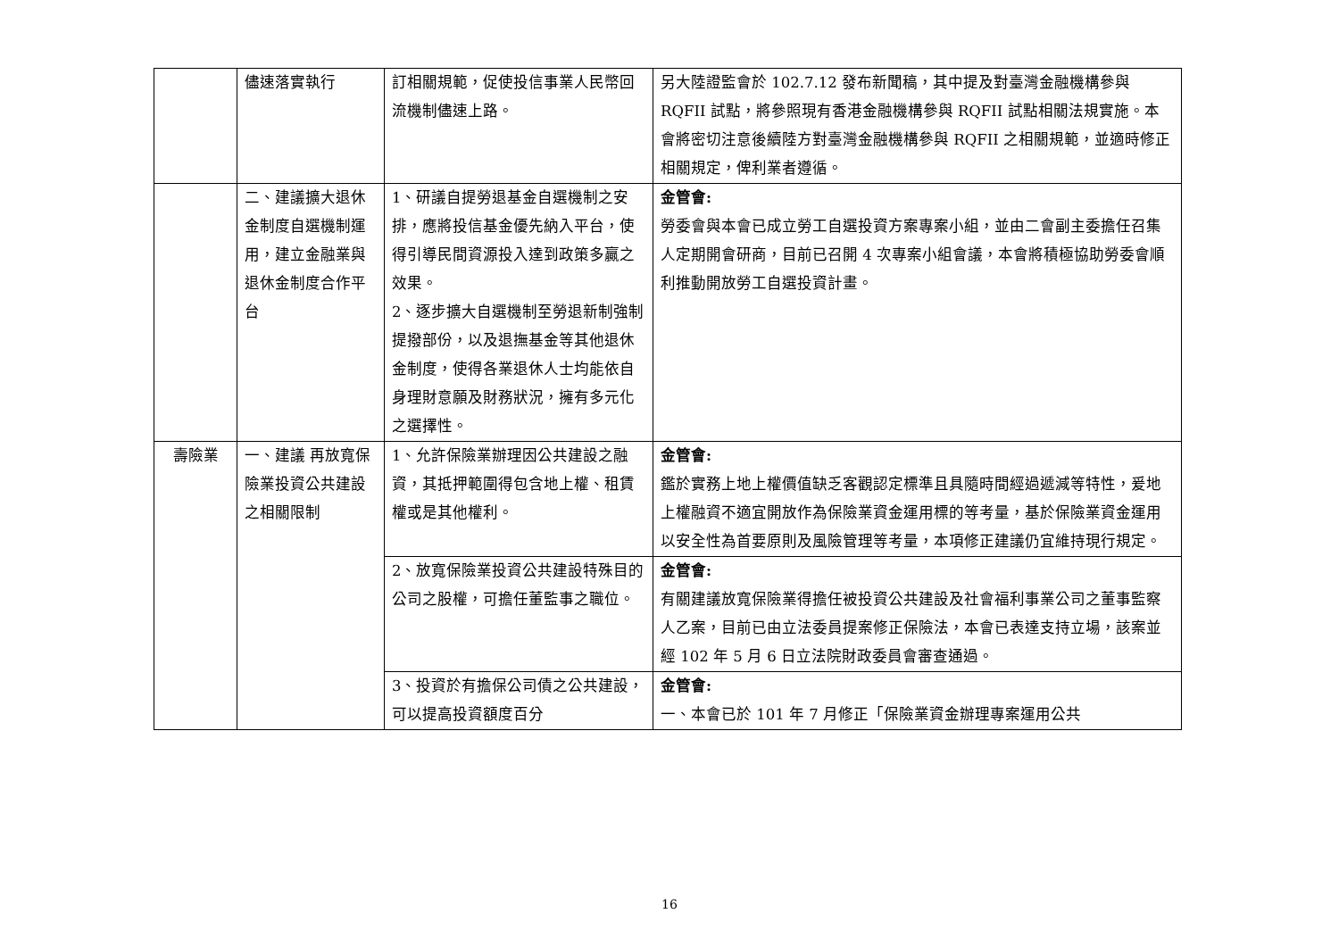| | 儘速落實執行 | 訂相關規範，促使投信事業人民幣回流機制儘速上路。 | 另大陸證監會於 102.7.12 發布新聞稿，其中提及對臺灣金融機構參與 RQFII 試點，將參照現有香港金融機構參與 RQFII 試點相關法規實施。本會將密切注意後續陸方對臺灣金融機構參與 RQFII 之相關規範，並適時修正相關規定，俾利業者遵循。 |
| | 二、建議擴大退休金制度自選機制運用，建立金融業與退休金制度合作平台 | 1、研議自提勞退基金自選機制之安排，應將投信基金優先納入平台，使得引導民間資源投入達到政策多贏之效果。 2、逐步擴大自選機制至勞退新制強制提撥部份，以及退撫基金等其他退休金制度，使得各業退休人士均能依自身理財意願及財務狀況，擁有多元化之選擇性。 | 金管會: 勞委會與本會已成立勞工自選投資方案專案小組，並由二會副主委擔任召集人定期開會研商，目前已召開 4 次專案小組會議，本會將積極協助勞委會順利推動開放勞工自選投資計畫。 |
| 壽險業 | 一、建議 再放寬保險業投資公共建設之相關限制 | 1、允許保險業辦理因公共建設之融資，其抵押範圍得包含地上權、租賃權或是其他權利。 | 金管會: 鑑於實務上地上權價值缺乏客觀認定標準且具隨時間經過遞減等特性，爰地上權融資不適宜開放作為保險業資金運用標的等考量，基於保險業資金運用以安全性為首要原則及風險管理等考量，本項修正建議仍宜維持現行規定。 |
| | | 2、放寬保險業投資公共建設特殊目的公司之股權，可擔任董監事之職位。 | 金管會: 有關建議放寬保險業得擔任被投資公共建設及社會福利事業公司之董事監察人乙案，目前已由立法委員提案修正保險法，本會已表達支持立場，該案並經 102 年 5 月 6 日立法院財政委員會審查通過。 |
| | | 3、投資於有擔保公司債之公共建設，可以提高投資額度百分 | 金管會: 一、本會已於 101 年 7 月修正「保險業資金辦理專案運用公共 |
16